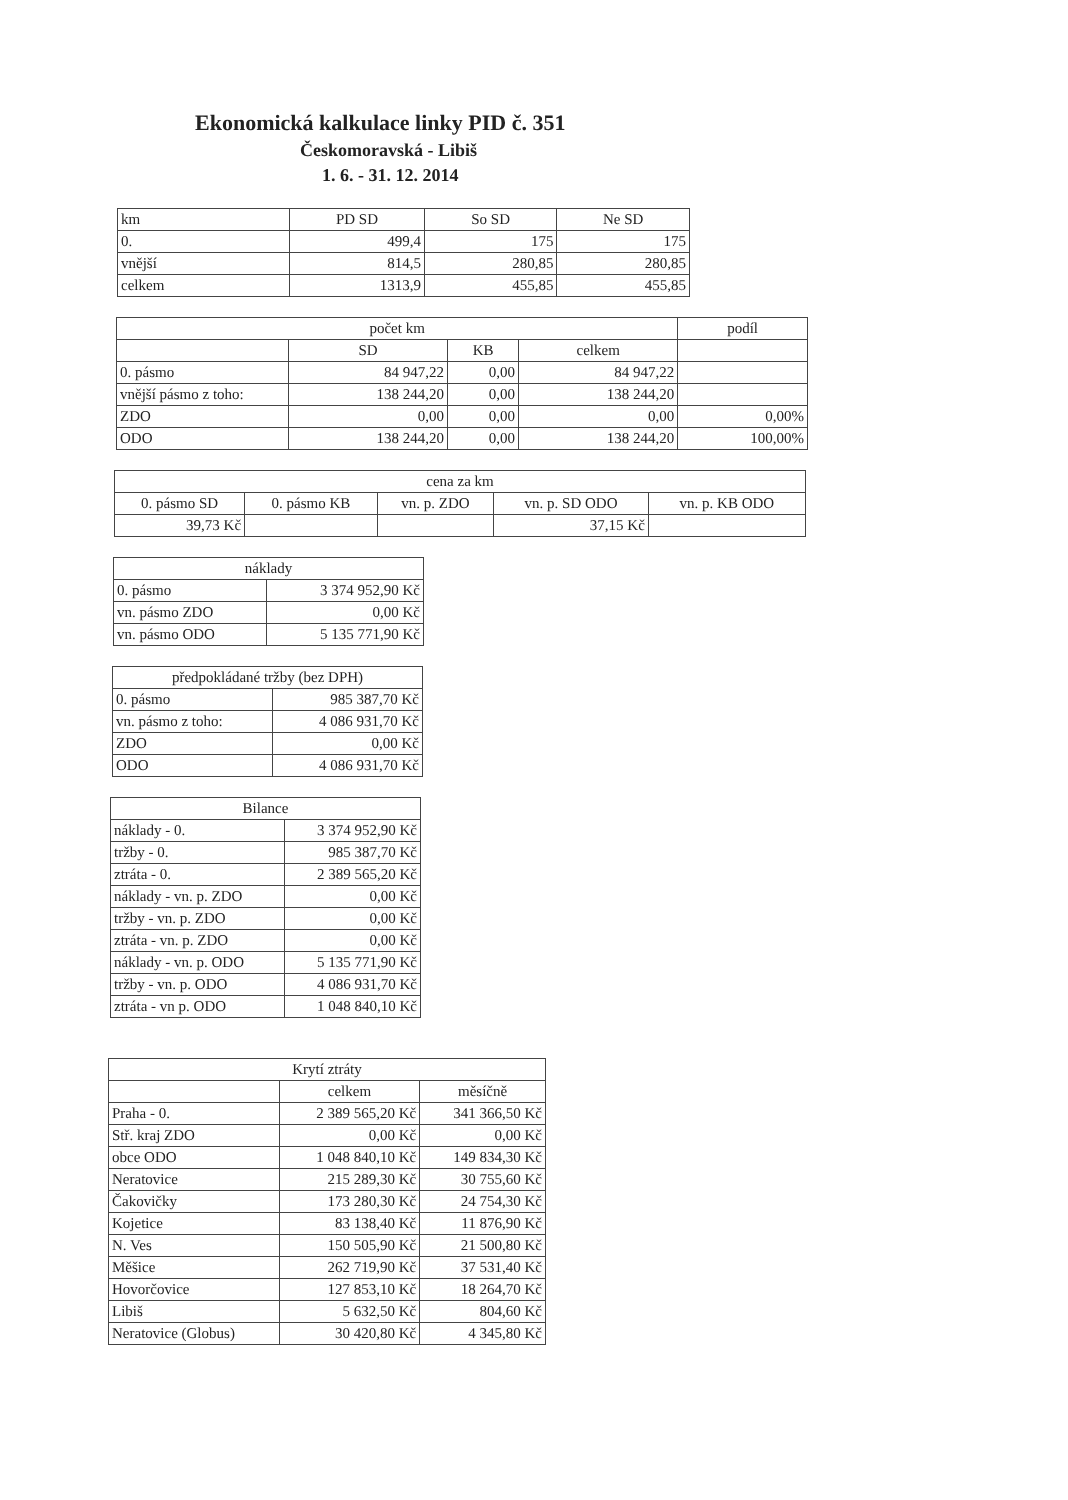Ekonomická kalkulace linky PID č. 351
Českomoravská - Libiš
1. 6. - 31. 12. 2014
| km | PD SD | So SD | Ne SD |
| 0. | 499,4 | 175 | 175 |
| vnější | 814,5 | 280,85 | 280,85 |
| celkem | 1313,9 | 455,85 | 455,85 |
| počet km | | | | podíl |
| --- | --- | --- | --- | --- |
| | SD | KB | celkem | |
| 0. pásmo | 84 947,22 | 0,00 | 84 947,22 | |
| vnější pásmo z toho: | 138 244,20 | 0,00 | 138 244,20 | |
| ZDO | 0,00 | 0,00 | 0,00 | 0,00% |
| ODO | 138 244,20 | 0,00 | 138 244,20 | 100,00% |
| cena za km | | | | |
| --- | --- | --- | --- | --- |
| 0. pásmo SD | 0. pásmo KB | vn. p. ZDO | vn. p. SD ODO | vn. p. KB ODO |
| 39,73 Kč | | | 37,15 Kč | |
| náklady | |
| --- | --- |
| 0. pásmo | 3 374 952,90 Kč |
| vn. pásmo ZDO | 0,00 Kč |
| vn. pásmo ODO | 5 135 771,90 Kč |
| předpokládané tržby (bez DPH) | |
| --- | --- |
| 0. pásmo | 985 387,70 Kč |
| vn. pásmo z toho: | 4 086 931,70 Kč |
| ZDO | 0,00 Kč |
| ODO | 4 086 931,70 Kč |
| Bilance | |
| --- | --- |
| náklady - 0. | 3 374 952,90 Kč |
| tržby - 0. | 985 387,70 Kč |
| ztráta - 0. | 2 389 565,20 Kč |
| náklady - vn. p. ZDO | 0,00 Kč |
| tržby - vn. p. ZDO | 0,00 Kč |
| ztráta - vn. p. ZDO | 0,00 Kč |
| náklady - vn. p. ODO | 5 135 771,90 Kč |
| tržby - vn. p. ODO | 4 086 931,70 Kč |
| ztráta - vn p. ODO | 1 048 840,10 Kč |
| Krytí ztráty | | |
| --- | --- | --- |
| | celkem | měsíčně |
| Praha - 0. | 2 389 565,20 Kč | 341 366,50 Kč |
| Stř. kraj ZDO | 0,00 Kč | 0,00 Kč |
| obce ODO | 1 048 840,10 Kč | 149 834,30 Kč |
| Neratovice | 215 289,30 Kč | 30 755,60 Kč |
| Čakovičky | 173 280,30 Kč | 24 754,30 Kč |
| Kojetice | 83 138,40 Kč | 11 876,90 Kč |
| N. Ves | 150 505,90 Kč | 21 500,80 Kč |
| Měšice | 262 719,90 Kč | 37 531,40 Kč |
| Hovorčovice | 127 853,10 Kč | 18 264,70 Kč |
| Libiš | 5 632,50 Kč | 804,60 Kč |
| Neratovice (Globus) | 30 420,80 Kč | 4 345,80 Kč |